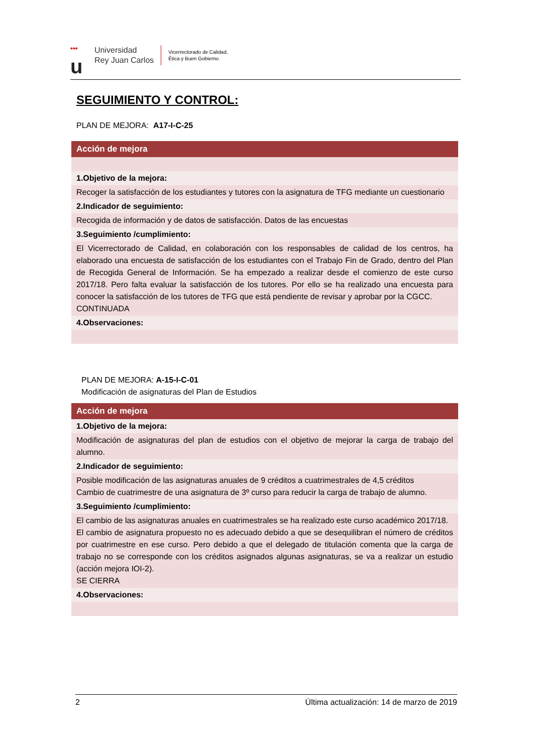•••
u
Universidad
Rey Juan Carlos
Vicerrectorado de Calidad,
Ética y Buen Gobierno
SEGUIMIENTO Y CONTROL:
PLAN DE MEJORA: A17-I-C-25
| Acción de mejora |
| 1.Objetivo de la mejora: |
| Recoger la satisfacción de los estudiantes y tutores con la asignatura de TFG mediante un cuestionario |
| 2.Indicador de seguimiento: |
| Recogida de información y de datos de satisfacción. Datos de las encuestas |
| 3.Seguimiento /cumplimiento: |
| El Vicerrectorado de Calidad, en colaboración con los responsables de calidad de los centros, ha elaborado una encuesta de satisfacción de los estudiantes con el Trabajo Fin de Grado, dentro del Plan de Recogida General de Información. Se ha empezado a realizar desde el comienzo de este curso 2017/18. Pero falta evaluar la satisfacción de los tutores. Por ello se ha realizado una encuesta para conocer la satisfacción de los tutores de TFG que está pendiente de revisar y aprobar por la CGCC. CONTINUADA |
| 4.Observaciones: |
PLAN DE MEJORA: A-15-I-C-01
Modificación de asignaturas del Plan de Estudios
| Acción de mejora |
| 1.Objetivo de la mejora: |
| Modificación de asignaturas del plan de estudios con el objetivo de mejorar la carga de trabajo del alumno. |
| 2.Indicador de seguimiento: |
| Posible modificación de las asignaturas anuales de 9 créditos a cuatrimestrales de 4,5 créditos Cambio de cuatrimestre de una asignatura de 3º curso para reducir la carga de trabajo de alumno. |
| 3.Seguimiento /cumplimiento: |
| El cambio de las asignaturas anuales en cuatrimestrales se ha realizado este curso académico 2017/18. El cambio de asignatura propuesto no es adecuado debido a que se desequilibran el número de créditos por cuatrimestre en ese curso. Pero debido a que el delegado de titulación comenta que la carga de trabajo no se corresponde con los créditos asignados algunas asignaturas, se va a realizar un estudio (acción mejora IOI-2). SE CIERRA |
| 4.Observaciones: |
2 Última actualización: 14 de marzo de 2019